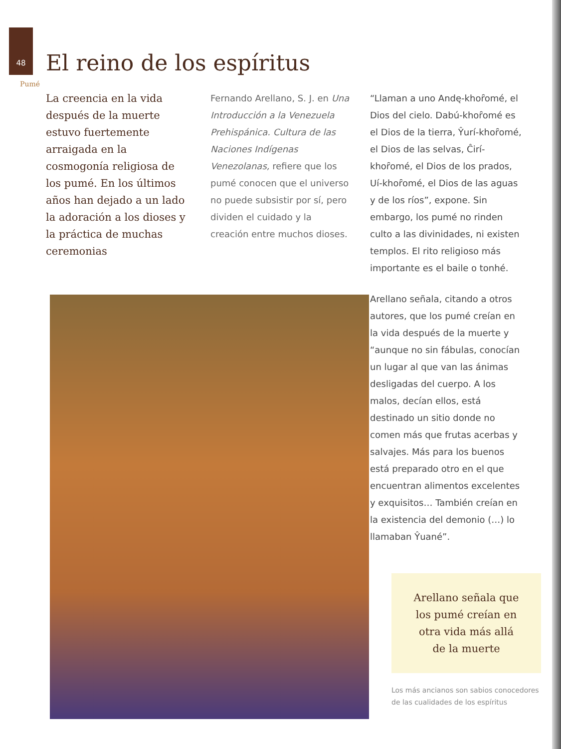48
El reino de los espíritus
Pumé
La creencia en la vida después de la muerte estuvo fuertemente arraigada en la cosmogonía religiosa de los pumé. En los últimos años han dejado a un lado la adoración a los dioses y la práctica de muchas ceremonias
Fernando Arellano, S. J. en Una Introducción a la Venezuela Prehispánica. Cultura de las Naciones Indígenas Venezolanas, refiere que los pumé conocen que el universo no puede subsistir por sí, pero dividen el cuidado y la creación entre muchos dioses.
“Llaman a uno Andę-khoȓomé, el Dios del cielo. Dabú-khoȓomé es el Dios de la tierra, Ŷurí-khoȓomé, el Dios de las selvas, Ĉirí-khoȓomé, el Dios de los prados, Uí-khoȓomé, el Dios de las aguas y de los ríos”, expone. Sin embargo, los pumé no rinden culto a las divinidades, ni existen templos. El rito religioso más importante es el baile o tonhé.
Arellano señala, citando a otros autores, que los pumé creían en la vida después de la muerte y “aunque no sin fábulas, conocían un lugar al que van las ánimas desligadas del cuerpo. A los malos, decían ellos, está destinado un sitio donde no comen más que frutas acerbas y salvajes. Más para los buenos está preparado otro en el que encuentran alimentos excelentes y exquisitos… También creían en la existencia del demonio (…) lo llamaban Ŷuané”.
Arellano señala que
los pumé creían en
otra vida más allá
de la muerte
Los más ancianos son sabios conocedores de las cualidades de los espíritus